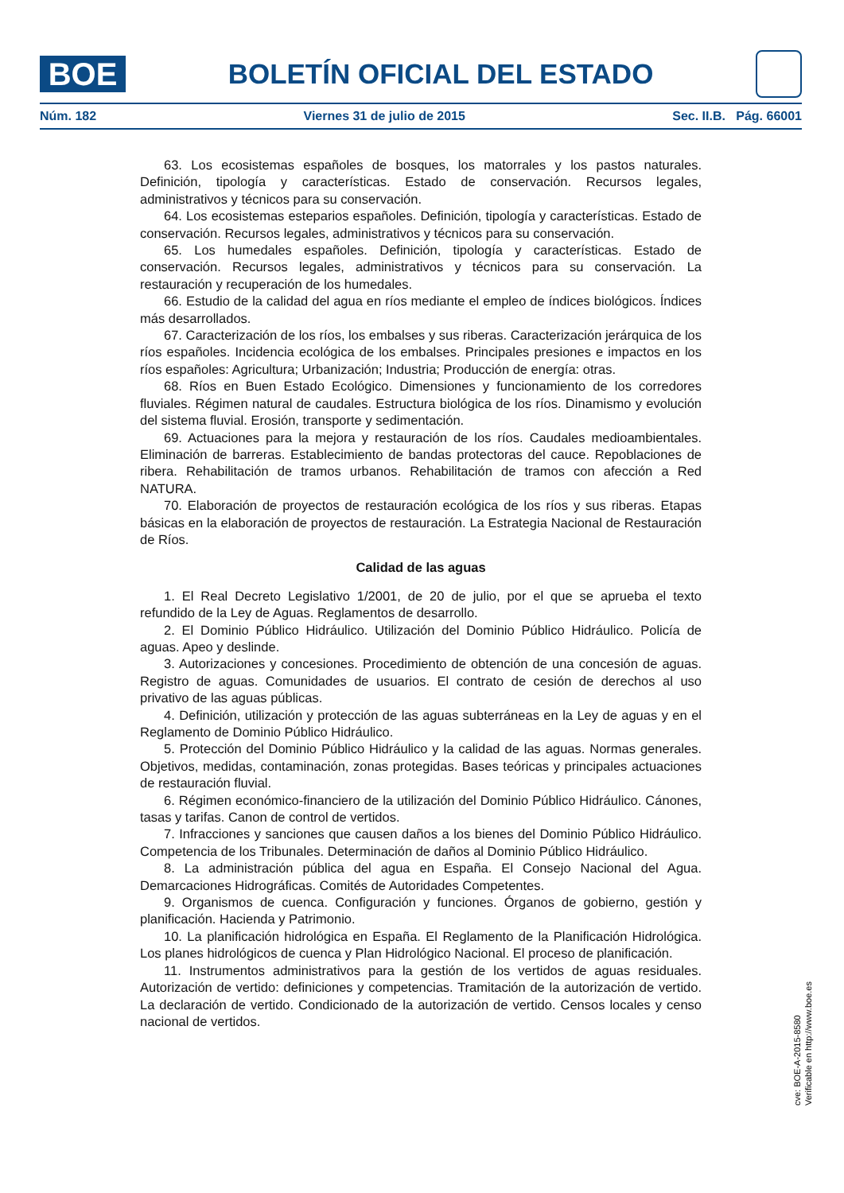BOE
BOLETÍN OFICIAL DEL ESTADO
Núm. 182 Viernes 31 de julio de 2015 Sec. II.B. Pág. 66001
63. Los ecosistemas españoles de bosques, los matorrales y los pastos naturales. Definición, tipología y características. Estado de conservación. Recursos legales, administrativos y técnicos para su conservación.
64. Los ecosistemas esteparios españoles. Definición, tipología y características. Estado de conservación. Recursos legales, administrativos y técnicos para su conservación.
65. Los humedales españoles. Definición, tipología y características. Estado de conservación. Recursos legales, administrativos y técnicos para su conservación. La restauración y recuperación de los humedales.
66. Estudio de la calidad del agua en ríos mediante el empleo de índices biológicos. Índices más desarrollados.
67. Caracterización de los ríos, los embalses y sus riberas. Caracterización jerárquica de los ríos españoles. Incidencia ecológica de los embalses. Principales presiones e impactos en los ríos españoles: Agricultura; Urbanización; Industria; Producción de energía: otras.
68. Ríos en Buen Estado Ecológico. Dimensiones y funcionamiento de los corredores fluviales. Régimen natural de caudales. Estructura biológica de los ríos. Dinamismo y evolución del sistema fluvial. Erosión, transporte y sedimentación.
69. Actuaciones para la mejora y restauración de los ríos. Caudales medioambientales. Eliminación de barreras. Establecimiento de bandas protectoras del cauce. Repoblaciones de ribera. Rehabilitación de tramos urbanos. Rehabilitación de tramos con afección a Red NATURA.
70. Elaboración de proyectos de restauración ecológica de los ríos y sus riberas. Etapas básicas en la elaboración de proyectos de restauración. La Estrategia Nacional de Restauración de Ríos.
Calidad de las aguas
1. El Real Decreto Legislativo 1/2001, de 20 de julio, por el que se aprueba el texto refundido de la Ley de Aguas. Reglamentos de desarrollo.
2. El Dominio Público Hidráulico. Utilización del Dominio Público Hidráulico. Policía de aguas. Apeo y deslinde.
3. Autorizaciones y concesiones. Procedimiento de obtención de una concesión de aguas. Registro de aguas. Comunidades de usuarios. El contrato de cesión de derechos al uso privativo de las aguas públicas.
4. Definición, utilización y protección de las aguas subterráneas en la Ley de aguas y en el Reglamento de Dominio Público Hidráulico.
5. Protección del Dominio Público Hidráulico y la calidad de las aguas. Normas generales. Objetivos, medidas, contaminación, zonas protegidas. Bases teóricas y principales actuaciones de restauración fluvial.
6. Régimen económico-financiero de la utilización del Dominio Público Hidráulico. Cánones, tasas y tarifas. Canon de control de vertidos.
7. Infracciones y sanciones que causen daños a los bienes del Dominio Público Hidráulico. Competencia de los Tribunales. Determinación de daños al Dominio Público Hidráulico.
8. La administración pública del agua en España. El Consejo Nacional del Agua. Demarcaciones Hidrográficas. Comités de Autoridades Competentes.
9. Organismos de cuenca. Configuración y funciones. Órganos de gobierno, gestión y planificación. Hacienda y Patrimonio.
10. La planificación hidrológica en España. El Reglamento de la Planificación Hidrológica. Los planes hidrológicos de cuenca y Plan Hidrológico Nacional. El proceso de planificación.
11. Instrumentos administrativos para la gestión de los vertidos de aguas residuales. Autorización de vertido: definiciones y competencias. Tramitación de la autorización de vertido. La declaración de vertido. Condicionado de la autorización de vertido. Censos locales y censo nacional de vertidos.
cve: BOE-A-2015-8580
Verificable en http://www.boe.es